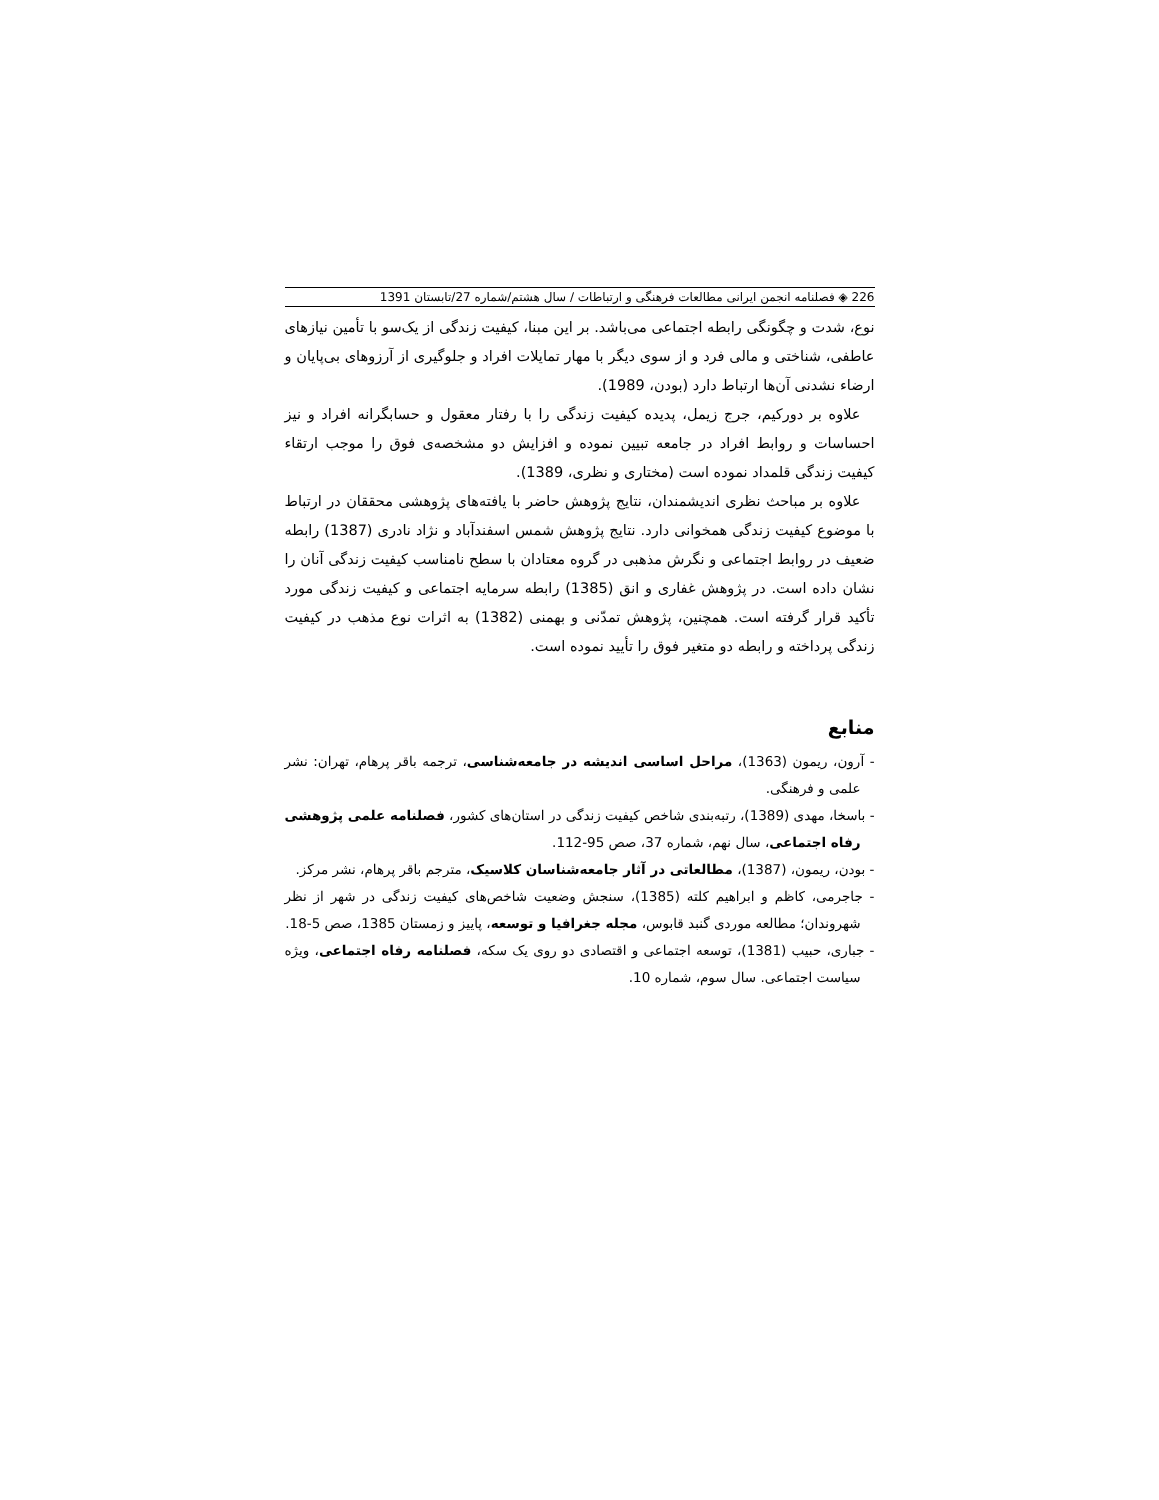226 ◈ فصلنامه انجمن ایرانی مطالعات فرهنگی و ارتباطات / سال هشتم/شماره 27/تابستان 1391
نوع، شدت و چگونگی رابطه اجتماعی می‌باشد. بر این مبنا، کیفیت زندگی از یک‌سو با تأمین نیازهای عاطفی، شناختی و مالی فرد و از سوی دیگر با مهار تمایلات افراد و جلوگیری از آرزوهای بی‌پایان و ارضاء نشدنی آن‌ها ارتباط دارد (بودن، 1989).
علاوه بر دورکیم، جرج زیمل، پدیده کیفیت زندگی را با رفتار معقول و حسابگرانه افراد و نیز احساسات و روابط افراد در جامعه تبیین نموده و افزایش دو مشخصه‌ی فوق را موجب ارتقاء کیفیت زندگی قلمداد نموده است (مختاری و نظری، 1389).
علاوه بر مباحث نظری اندیشمندان، نتایج پژوهش حاضر با یافته‌های پژوهشی محققان در ارتباط با موضوع کیفیت زندگی همخوانی دارد. نتایج پژوهش شمس اسفندآباد و نژاد نادری (1387) رابطه ضعیف در روابط اجتماعی و نگرش مذهبی در گروه معتادان با سطح نامناسب کیفیت زندگی آنان را نشان داده است. در پژوهش غفاری و انق (1385) رابطه سرمایه اجتماعی و کیفیت زندگی مورد تأکید قرار گرفته است. همچنین، پژوهش تمدّنی و بهمنی (1382) به اثرات نوع مذهب در کیفیت زندگی پرداخته و رابطه دو متغیر فوق را تأیید نموده است.
منابع
- آرون، ریمون (1363)، مراحل اساسی اندیشه در جامعه‌شناسی، ترجمه باقر پرهام، تهران: نشر علمی و فرهنگی.
- باسخا، مهدی (1389)، رتبه‌بندی شاخص کیفیت زندگی در استان‌های کشور، فصلنامه علمی پژوهشی رفاه اجتماعی، سال نهم، شماره 37، صص 95-112.
- بودن، ریمون، (1387)، مطالعاتی در آثار جامعه‌شناسان کلاسیک، مترجم باقر پرهام، نشر مرکز.
- جاجرمی، کاظم و ابراهیم کلته (1385)، سنجش وضعیت شاخص‌های کیفیت زندگی در شهر از نظر شهروندان؛ مطالعه موردی گنبد قابوس، مجله جغرافیا و توسعه، پاییز و زمستان 1385، صص 5-18.
- جباری، حبیب (1381)، توسعه اجتماعی و اقتصادی دو روی یک سکه، فصلنامه رفاه اجتماعی، ویژه سیاست اجتماعی. سال سوم، شماره 10.